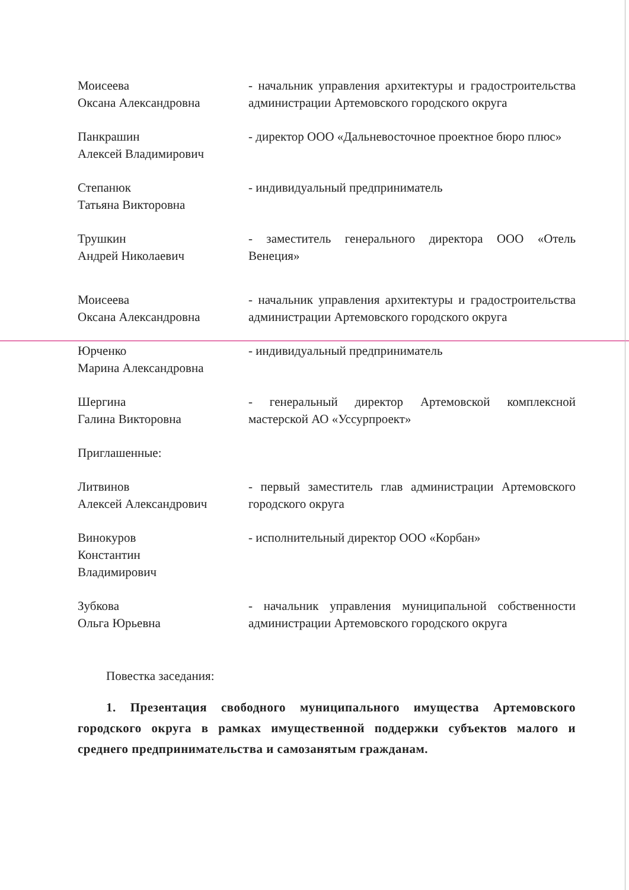Моисеева
Оксана Александровна
- начальник управления архитектуры и градостроительства администрации Артемовского городского округа
Панкрашин
Алексей Владимирович
- директор ООО «Дальневосточное проектное бюро плюс»
Степанюк
Татьяна Викторовна
- индивидуальный предприниматель
Трушкин
Андрей Николаевич
- заместитель генерального директора ООО «Отель Венеция»
Моисеева
Оксана Александровна
- начальник управления архитектуры и градостроительства администрации Артемовского городского округа
Юрченко
Марина Александровна
- индивидуальный предприниматель
Шергина
Галина Викторовна
- генеральный директор Артемовской комплексной мастерской АО «Уссурпроект»
Приглашенные:
Литвинов
Алексей Александрович
- первый заместитель глав администрации Артемовского городского округа
Винокуров
Константин
Владимирович
- исполнительный директор ООО «Корбан»
Зубкова
Ольга Юрьевна
- начальник управления муниципальной собственности администрации Артемовского городского округа
Повестка заседания:
1. Презентация свободного муниципального имущества Артемовского городского округа в рамках имущественной поддержки субъектов малого и среднего предпринимательства и самозанятым гражданам.